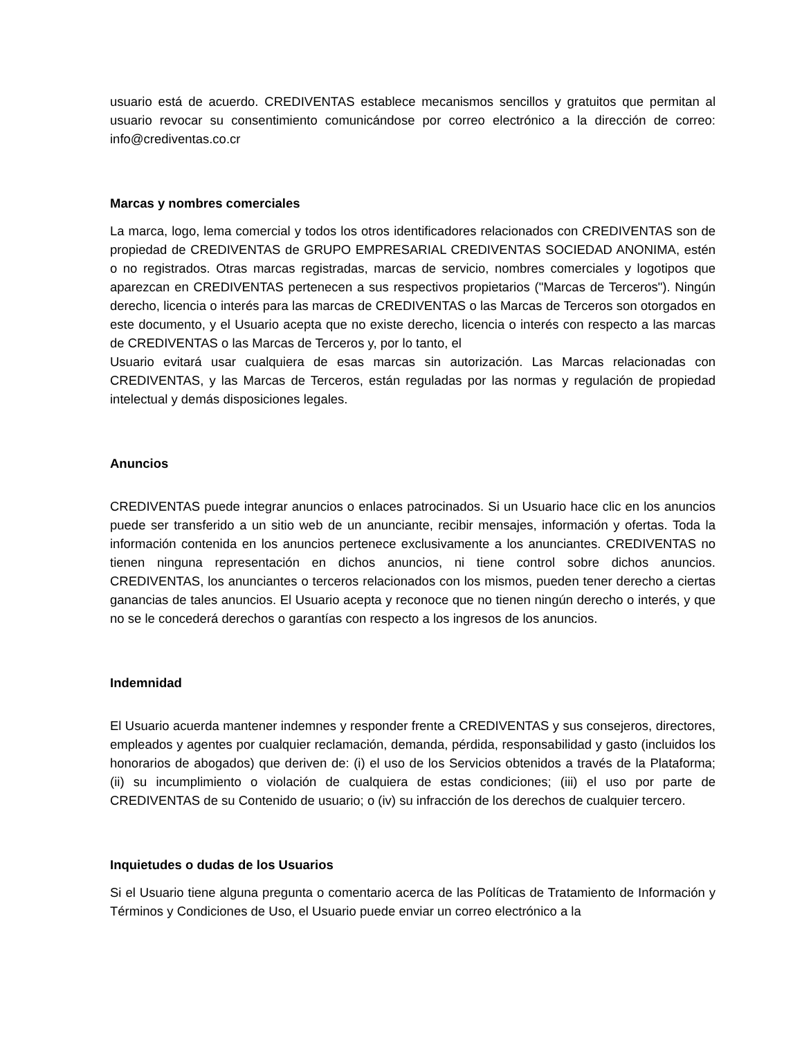usuario está de acuerdo. CREDIVENTAS establece mecanismos sencillos y gratuitos que permitan al usuario revocar su consentimiento comunicándose por correo electrónico a la dirección de correo: info@crediventas.co.cr
Marcas y nombres comerciales
La marca, logo, lema comercial y todos los otros identificadores relacionados con CREDIVENTAS son de propiedad de CREDIVENTAS de GRUPO EMPRESARIAL CREDIVENTAS SOCIEDAD ANONIMA, estén o no registrados. Otras marcas registradas, marcas de servicio, nombres comerciales y logotipos que aparezcan en CREDIVENTAS pertenecen a sus respectivos propietarios ("Marcas de Terceros"). Ningún derecho, licencia o interés para las marcas de CREDIVENTAS o las Marcas de Terceros son otorgados en este documento, y el Usuario acepta que no existe derecho, licencia o interés con respecto a las marcas de CREDIVENTAS o las Marcas de Terceros y, por lo tanto, el
Usuario evitará usar cualquiera de esas marcas sin autorización. Las Marcas relacionadas con CREDIVENTAS, y las Marcas de Terceros, están reguladas por las normas y regulación de propiedad intelectual y demás disposiciones legales.
Anuncios
CREDIVENTAS puede integrar anuncios o enlaces patrocinados. Si un Usuario hace clic en los anuncios puede ser transferido a un sitio web de un anunciante, recibir mensajes, información y ofertas. Toda la información contenida en los anuncios pertenece exclusivamente a los anunciantes. CREDIVENTAS no tienen ninguna representación en dichos anuncios, ni tiene control sobre dichos anuncios. CREDIVENTAS, los anunciantes o terceros relacionados con los mismos, pueden tener derecho a ciertas ganancias de tales anuncios. El Usuario acepta y reconoce que no tienen ningún derecho o interés, y que no se le concederá derechos o garantías con respecto a los ingresos de los anuncios.
Indemnidad
El Usuario acuerda mantener indemnes y responder frente a CREDIVENTAS y sus consejeros, directores, empleados y agentes por cualquier reclamación, demanda, pérdida, responsabilidad y gasto (incluidos los honorarios de abogados) que deriven de: (i) el uso de los Servicios obtenidos a través de la Plataforma; (ii) su incumplimiento o violación de cualquiera de estas condiciones; (iii) el uso por parte de CREDIVENTAS de su Contenido de usuario; o (iv) su infracción de los derechos de cualquier tercero.
Inquietudes o dudas de los Usuarios
Si el Usuario tiene alguna pregunta o comentario acerca de las Políticas de Tratamiento de Información y Términos y Condiciones de Uso, el Usuario puede enviar un correo electrónico a la